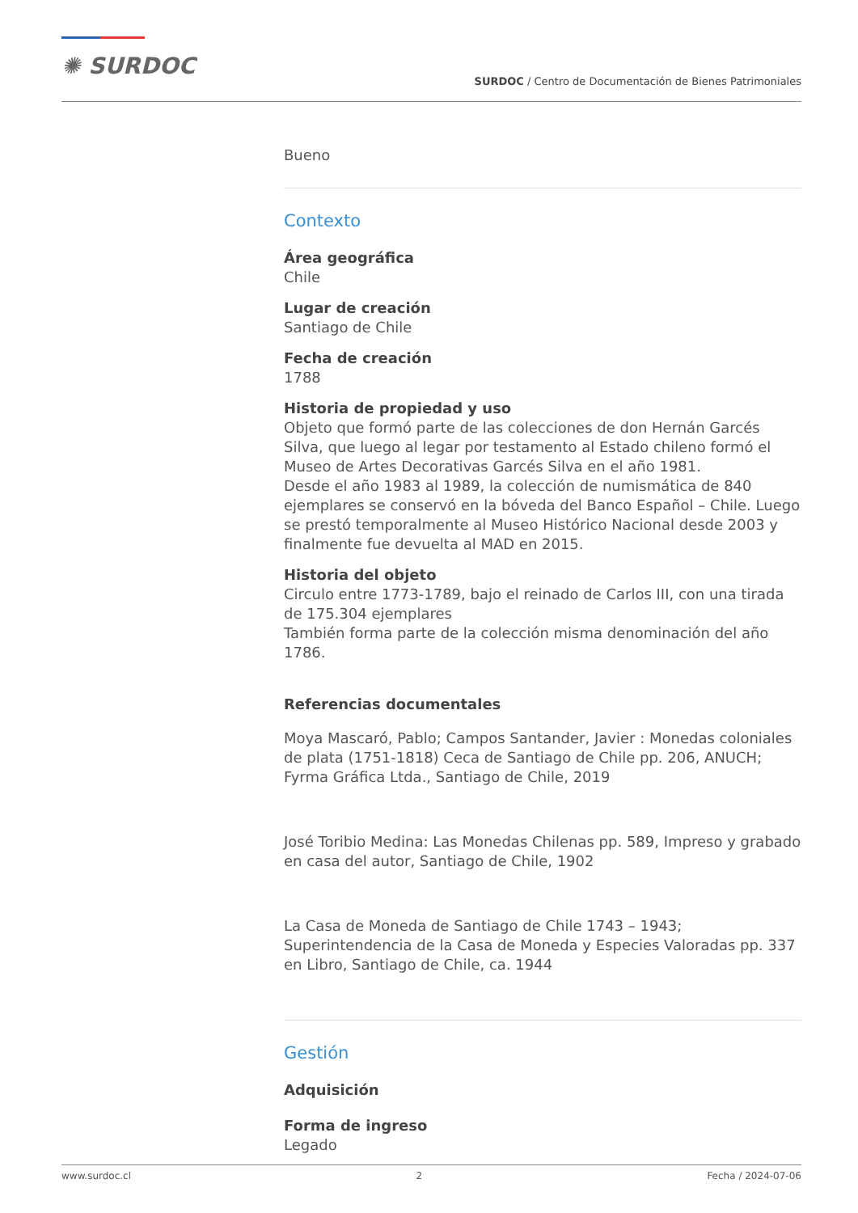✺ SURDOC
SURDOC / Centro de Documentación de Bienes Patrimoniales
Bueno
Contexto
Área geográfica
Chile
Lugar de creación
Santiago de Chile
Fecha de creación
1788
Historia de propiedad y uso
Objeto que formó parte de las colecciones de don Hernán Garcés Silva, que luego al legar por testamento al Estado chileno formó el Museo de Artes Decorativas Garcés Silva en el año 1981.
Desde el año 1983 al 1989, la colección de numismática de 840 ejemplares se conservó en la bóveda del Banco Español – Chile. Luego se prestó temporalmente al Museo Histórico Nacional desde 2003 y finalmente fue devuelta al MAD en 2015.
Historia del objeto
Circulo entre 1773-1789, bajo el reinado de Carlos III, con una tirada de 175.304 ejemplares
También forma parte de la colección misma denominación del año 1786.
Referencias documentales
Moya Mascaró, Pablo; Campos Santander, Javier : Monedas coloniales de plata (1751-1818) Ceca de Santiago de Chile pp. 206, ANUCH; Fyrma Gráfica Ltda., Santiago de Chile, 2019
José Toribio Medina: Las Monedas Chilenas pp. 589, Impreso y grabado en casa del autor, Santiago de Chile, 1902
La Casa de Moneda de Santiago de Chile 1743 – 1943; Superintendencia de la Casa de Moneda y Especies Valoradas pp. 337 en Libro, Santiago de Chile, ca. 1944
Gestión
Adquisición
Forma de ingreso
Legado
www.surdoc.cl 2 Fecha / 2024-07-06